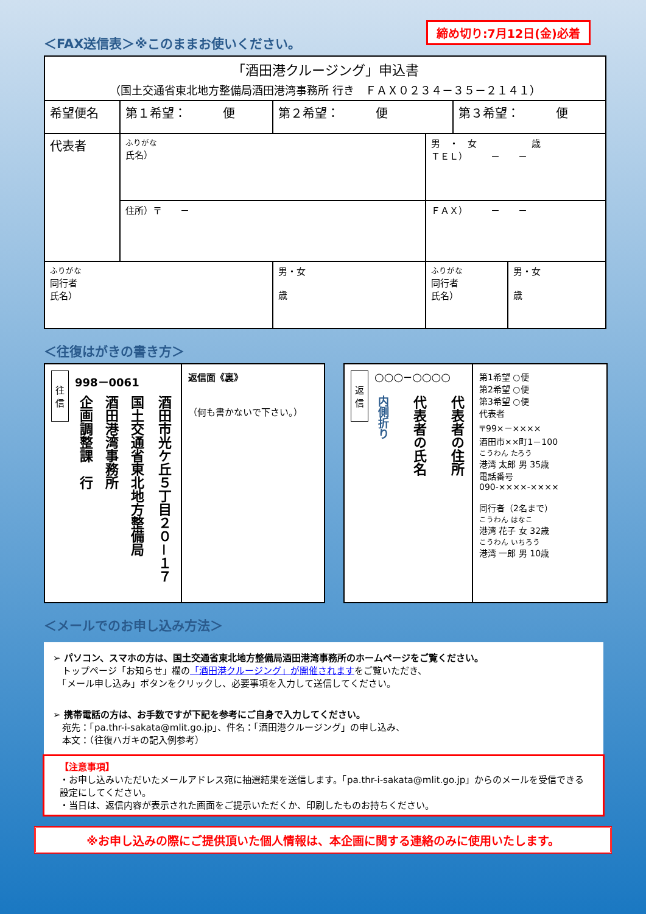締め切り:7月12日(金)必着
＜FAX送信表＞※このままお使いください。
| 「酒田港クルージング」申込書 （国土交通省東北地方整備局酒田港湾事務所 行き ＦＡＸ０２３４－３５－２１４１） | | | | | |
| 希望便名 | 第１希望： 便 | 第２希望： 便 | | 第３希望： 便 | |
| 代表者 | ふりがな 氏名） | | 男 ・ 女 歳 ＴＥＬ） － － | | |
| | 住所）〒 － | | ＦＡＸ） － － | | |
| ふりがな 同行者 氏名） | | 男・女 歳 | ふりがな 同行者 氏名） | | 男・女 歳 |
＜往復はがきの書き方＞
往信
998－0061
酒田市光ケ丘５丁目２０－１７
国土交通省東北地方整備局
酒田港湾事務所
企画調整課　行
返信面《裏》
（何も書かないで下さい。）
返信
○○○−○○○○
代表者の住所
代表者の氏名
内側折り
第1希望 ○便
第2希望 ○便
第3希望 ○便
代表者
〒99×－××××
酒田市××町1－100
こうわん たろう
港湾 太郎 男 35歳
電話番号
090-××××-××××
同行者（2名まで）
こうわん はなこ
港湾 花子 女 32歳
こうわん いちろう
港湾 一郎 男 10歳
＜メールでのお申し込み方法＞
➢ パソコン、スマホの方は、国土交通省東北地方整備局酒田港湾事務所のホームページをご覧ください。
　トップページ「お知らせ」欄の「酒田港クルージング」が開催されますをご覧いただき、
　「メール申し込み」ボタンをクリックし、必要事項を入力して送信してください。
➢ 携帯電話の方は、お手数ですが下記を参考にご自身で入力してください。
　宛先：「pa.thr-i-sakata@mlit.go.jp」、件名：「酒田港クルージング」の申し込み、
　本文：（往復ハガキの記入例参考）
【注意事項】
・お申し込みいただいたメールアドレス宛に抽選結果を送信します。「pa.thr-i-sakata@mlit.go.jp」からのメールを受信できる設定にしてください。
・当日は、返信内容が表示された画面をご提示いただくか、印刷したものお持ちください。
※お申し込みの際にご提供頂いた個人情報は、本企画に関する連絡のみに使用いたします。